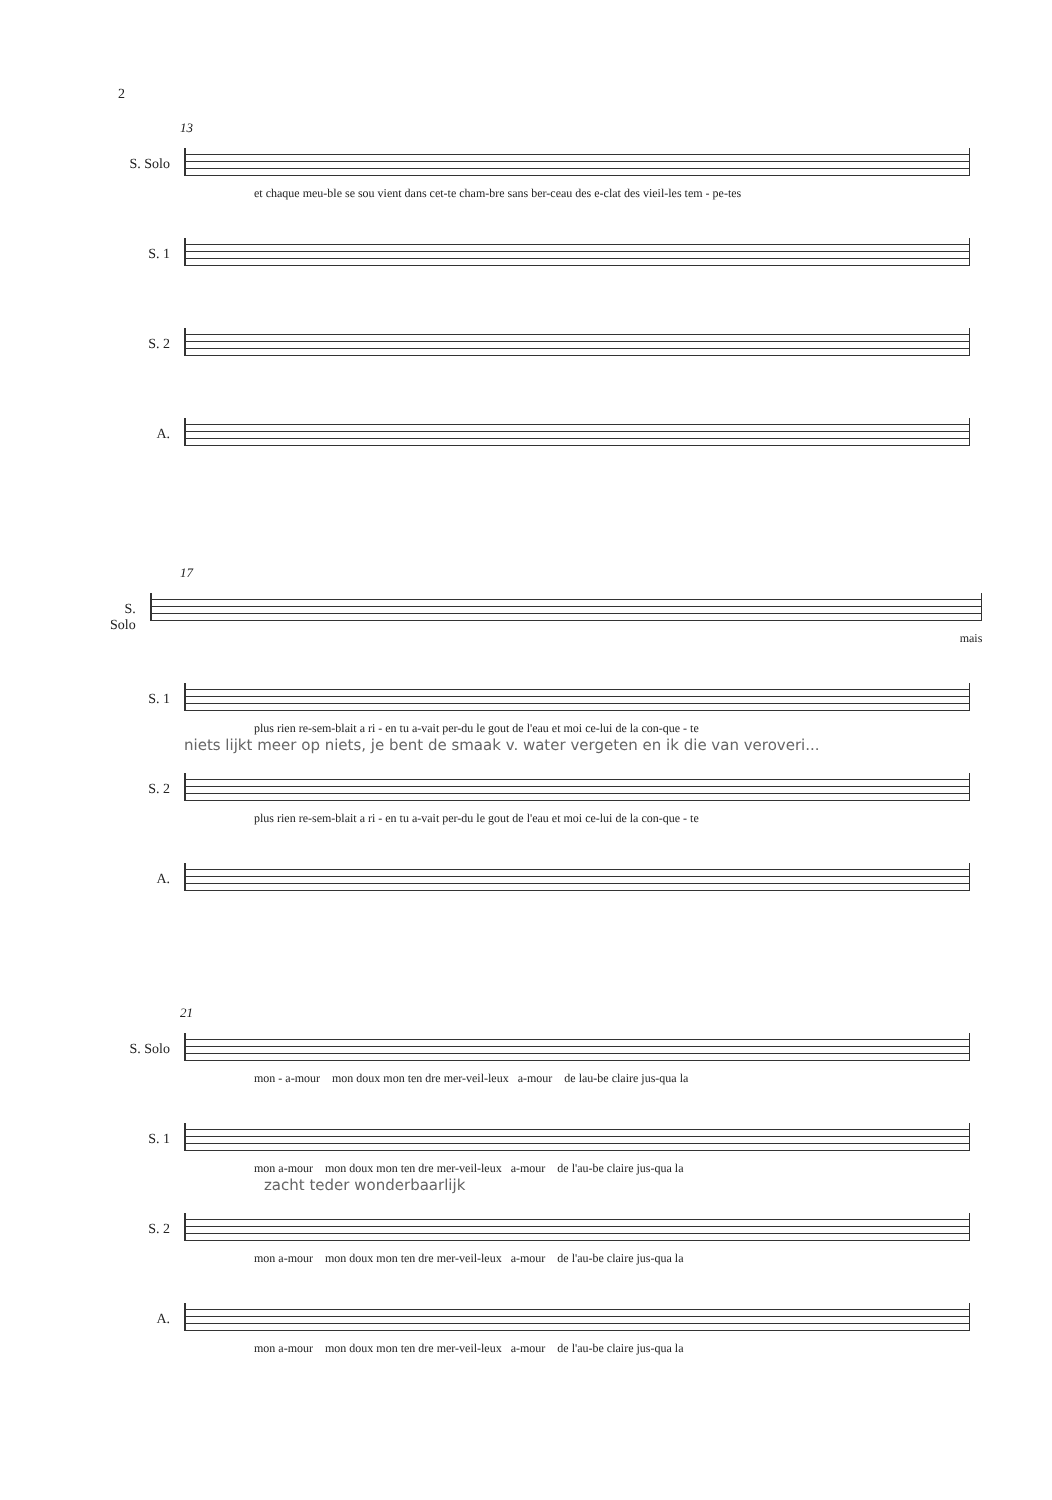2
13
S. Solo
et chaque meu-ble se sou vient dans cet-te cham-bre sans ber-ceau des e-clat des vieil-les tem - pe-tes
S. 1
S. 2
A.
17
S. Solo
mais
S. 1
plus rien re-sem-blait a ri - en tu a-vait per-du le gout de l'eau et moi ce-lui de la con-que - te
niets lijkt meer op niets, je bent de smaak v. water vergeten en ik die van veroveri...
S. 2
plus rien re-sem-blait a ri - en tu a-vait per-du le gout de l'eau et moi ce-lui de la con-que - te
A.
21
S. Solo
mon - a-mour mon doux mon ten dre mer-veil-leux a-mour de lau-be claire jus-qua la
S. 1
mon a-mour mon doux mon ten dre mer-veil-leux a-mour de l'au-be claire jus-qua la
zacht teder wonderbaarlijk
S. 2
mon a-mour mon doux mon ten dre mer-veil-leux a-mour de l'au-be claire jus-qua la
A.
mon a-mour mon doux mon ten dre mer-veil-leux a-mour de l'au-be claire jus-qua la